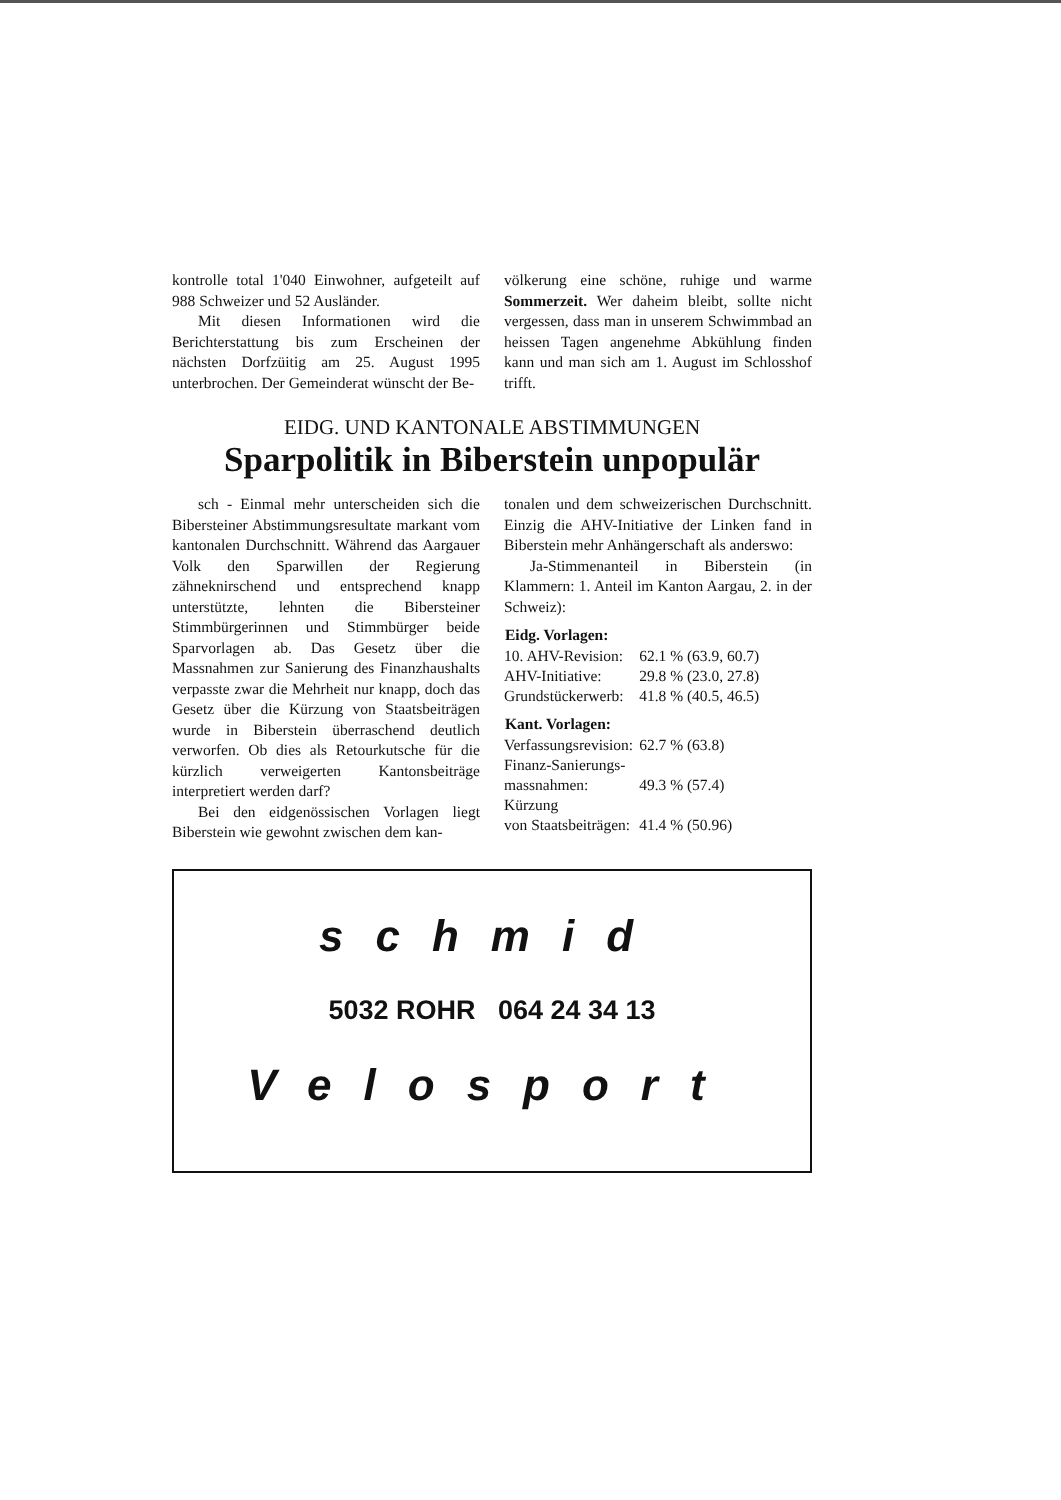kontrolle total 1'040 Einwohner, aufgeteilt auf 988 Schweizer und 52 Ausländer.
Mit diesen Informationen wird die Berichterstattung bis zum Erscheinen der nächsten Dorfzüitig am 25. August 1995 unterbrochen. Der Gemeinderat wünscht der Be-
völkerung eine schöne, ruhige und warme Sommerzeit. Wer daheim bleibt, sollte nicht vergessen, dass man in unserem Schwimmbad an heissen Tagen angenehme Abkühlung finden kann und man sich am 1. August im Schlosshof trifft.
EIDG. UND KANTONALE ABSTIMMUNGEN
Sparpolitik in Biberstein unpopulär
sch - Einmal mehr unterscheiden sich die Bibersteiner Abstimmungsresultate markant vom kantonalen Durchschnitt. Während das Aargauer Volk den Sparwillen der Regierung zähneknirschend und entsprechend knapp unterstützte, lehnten die Bibersteiner Stimmbürgerinnen und Stimmbürger beide Sparvorlagen ab. Das Gesetz über die Massnahmen zur Sanierung des Finanzhaushalts verpasste zwar die Mehrheit nur knapp, doch das Gesetz über die Kürzung von Staatsbeiträgen wurde in Biberstein überraschend deutlich verworfen. Ob dies als Retourkutsche für die kürzlich verweigerten Kantonsbeiträge interpretiert werden darf?
Bei den eidgenössischen Vorlagen liegt Biberstein wie gewohnt zwischen dem kan-
tonalen und dem schweizerischen Durchschnitt. Einzig die AHV-Initiative der Linken fand in Biberstein mehr Anhängerschaft als anderswo:
Ja-Stimmenanteil in Biberstein (in Klammern: 1. Anteil im Kanton Aargau, 2. in der Schweiz):
| Eidg. Vorlagen: | |
| --- | --- |
| 10. AHV-Revision: | 62.1 % (63.9, 60.7) |
| AHV-Initiative: | 29.8 % (23.0, 27.8) |
| Grundstückerwerb: | 41.8 % (40.5, 46.5) |
| Kant. Vorlagen: | |
| Verfassungsrevision: | 62.7 % (63.8) |
| Finanz-Sanierungs- massnahmen: | 49.3 % (57.4) |
| Kürzung von Staatsbeiträgen: | 41.4 % (50.96) |
schmid
5032 ROHR 064 24 34 13
Velosport